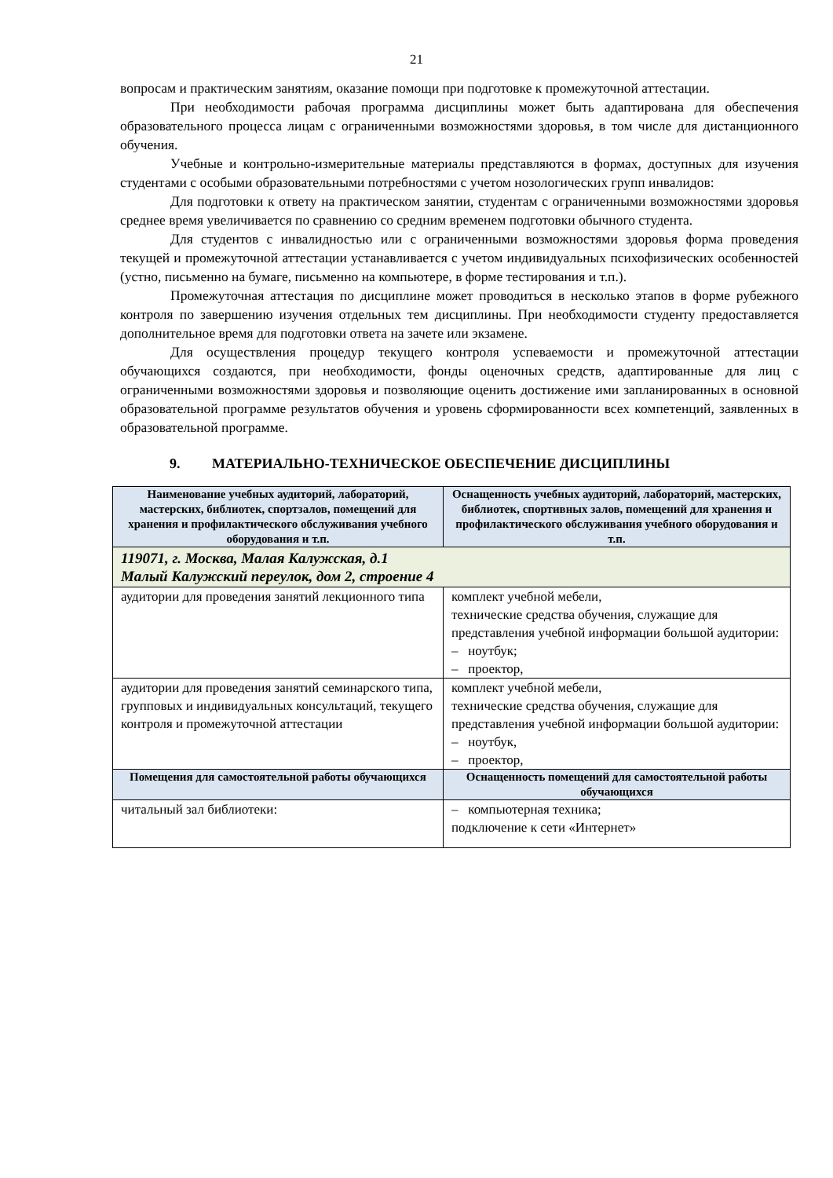21
вопросам и практическим занятиям, оказание помощи при подготовке к промежуточной аттестации.
При необходимости рабочая программа дисциплины может быть адаптирована для обеспечения образовательного процесса лицам с ограниченными возможностями здоровья, в том числе для дистанционного обучения.
Учебные и контрольно-измерительные материалы представляются в формах, доступных для изучения студентами с особыми образовательными потребностями с учетом нозологических групп инвалидов:
Для подготовки к ответу на практическом занятии, студентам с ограниченными возможностями здоровья среднее время увеличивается по сравнению со средним временем подготовки обычного студента.
Для студентов с инвалидностью или с ограниченными возможностями здоровья форма проведения текущей и промежуточной аттестации устанавливается с учетом индивидуальных психофизических особенностей (устно, письменно на бумаге, письменно на компьютере, в форме тестирования и т.п.).
Промежуточная аттестация по дисциплине может проводиться в несколько этапов в форме рубежного контроля по завершению изучения отдельных тем дисциплины. При необходимости студенту предоставляется дополнительное время для подготовки ответа на зачете или экзамене.
Для осуществления процедур текущего контроля успеваемости и промежуточной аттестации обучающихся создаются, при необходимости, фонды оценочных средств, адаптированные для лиц с ограниченными возможностями здоровья и позволяющие оценить достижение ими запланированных в основной образовательной программе результатов обучения и уровень сформированности всех компетенций, заявленных в образовательной программе.
9. МАТЕРИАЛЬНО-ТЕХНИЧЕСКОЕ ОБЕСПЕЧЕНИЕ ДИСЦИПЛИНЫ
| Наименование учебных аудиторий, лабораторий, мастерских, библиотек, спортзалов, помещений для хранения и профилактического обслуживания учебного оборудования и т.п. | Оснащенность учебных аудиторий, лабораторий, мастерских, библиотек, спортивных залов, помещений для хранения и профилактического обслуживания учебного оборудования и т.п. |
| --- | --- |
| 119071, г. Москва, Малая Калужская, д.1 Малый Калужский переулок, дом 2, строение 4 | |
| аудитории для проведения занятий лекционного типа | комплект учебной мебели, технические средства обучения, служащие для представления учебной информации большой аудитории: – ноутбук; – проектор, |
| аудитории для проведения занятий семинарского типа, групповых и индивидуальных консультаций, текущего контроля и промежуточной аттестации | комплект учебной мебели, технические средства обучения, служащие для представления учебной информации большой аудитории: – ноутбук, – проектор, |
| Помещения для самостоятельной работы обучающихся | Оснащенность помещений для самостоятельной работы обучающихся |
| читальный зал библиотеки: | – компьютерная техника; подключение к сети «Интернет» |